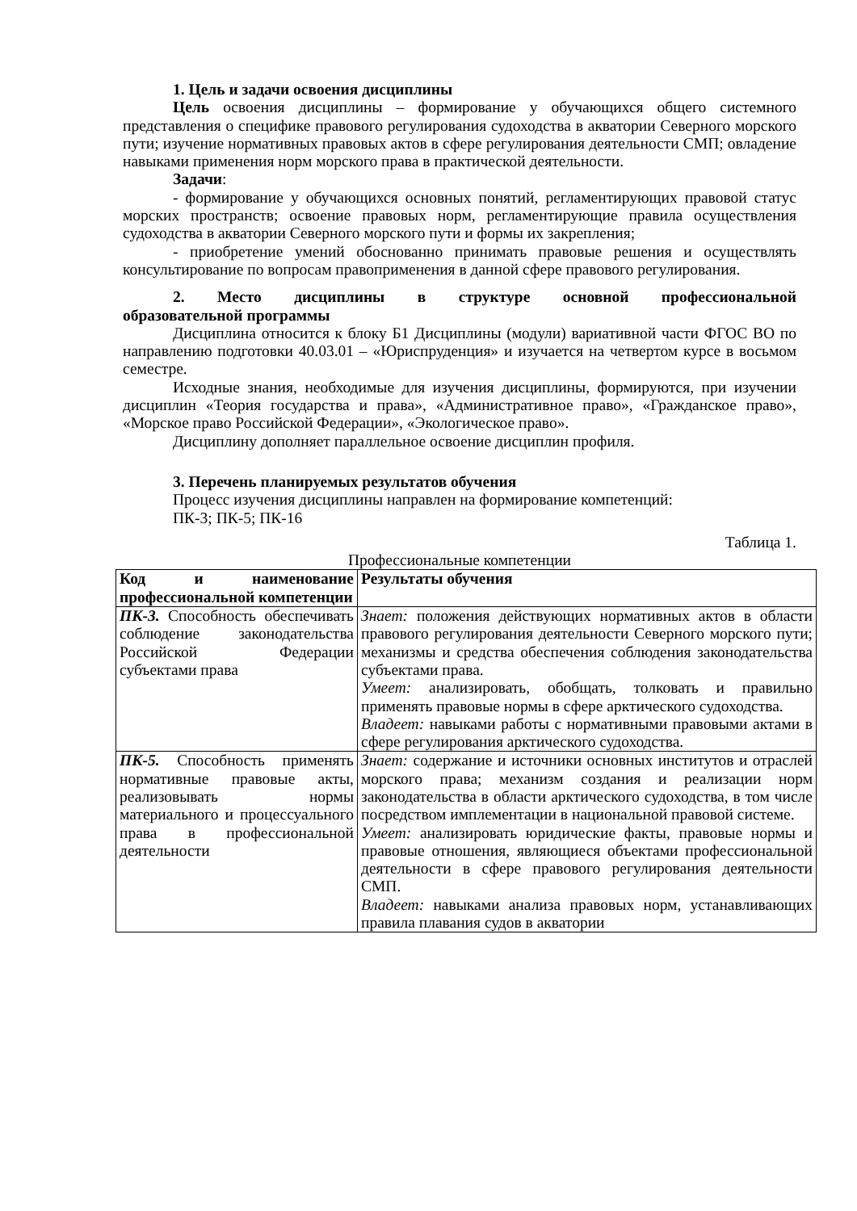1. Цель и задачи освоения дисциплины
Цель освоения дисциплины – формирование у обучающихся общего системного представления о специфике правового регулирования судоходства в акватории Северного морского пути; изучение нормативных правовых актов в сфере регулирования деятельности СМП; овладение навыками применения норм морского права в практической деятельности.
Задачи:
- формирование у обучающихся основных понятий, регламентирующих правовой статус морских пространств; освоение правовых норм, регламентирующие правила осуществления судоходства в акватории Северного морского пути и формы их закрепления;
- приобретение умений обоснованно принимать правовые решения и осуществлять консультирование по вопросам правоприменения в данной сфере правового регулирования.
2. Место дисциплины в структуре основной профессиональной
образовательной программы
Дисциплина относится к блоку Б1 Дисциплины (модули) вариативной части ФГОС ВО по направлению подготовки 40.03.01 – «Юриспруденция» и изучается на четвертом курсе в восьмом семестре.
Исходные знания, необходимые для изучения дисциплины, формируются, при изучении дисциплин «Теория государства и права», «Административное право», «Гражданское право», «Морское право Российской Федерации», «Экологическое право».
Дисциплину дополняет параллельное освоение дисциплин профиля.
3. Перечень планируемых результатов обучения
Процесс изучения дисциплины направлен на формирование компетенций:
ПК-3; ПК-5; ПК-16
Таблица 1.
Профессиональные компетенции
| Код и наименование профессиональной компетенции | Результаты обучения |
| ПК-3. Способность обеспечивать соблюдение законодательства Российской Федерации субъектами права | Знает: положения действующих нормативных актов в области правового регулирования деятельности Северного морского пути; механизмы и средства обеспечения соблюдения законодательства субъектами права. Умеет: анализировать, обобщать, толковать и правильно применять правовые нормы в сфере арктического судоходства. Владеет: навыками работы с нормативными правовыми актами в сфере регулирования арктического судоходства. |
| ПК-5. Способность применять нормативные правовые акты, реализовывать нормы материального и процессуального права в профессиональной деятельности | Знает: содержание и источники основных институтов и отраслей морского права; механизм создания и реализации норм законодательства в области арктического судоходства, в том числе посредством имплементации в национальной правовой системе. Умеет: анализировать юридические факты, правовые нормы и правовые отношения, являющиеся объектами профессиональной деятельности в сфере правового регулирования деятельности СМП. Владеет: навыками анализа правовых норм, устанавливающих правила плавания судов в акватории |